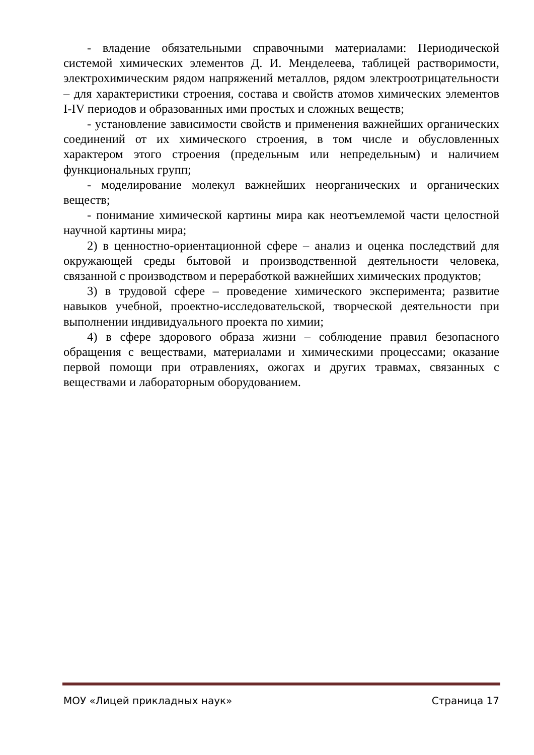- владение обязательными справочными материалами: Периодической системой химических элементов Д. И. Менделеева, таблицей растворимости, электрохимическим рядом напряжений металлов, рядом электроотрицательности – для характеристики строения, состава и свойств атомов химических элементов I-IV периодов и образованных ими простых и сложных веществ;
- установление зависимости свойств и применения важнейших органических соединений от их химического строения, в том числе и обусловленных характером этого строения (предельным или непредельным) и наличием функциональных групп;
- моделирование молекул важнейших неорганических и органических веществ;
- понимание химической картины мира как неотъемлемой части целостной научной картины мира;
2) в ценностно-ориентационной сфере – анализ и оценка последствий для окружающей среды бытовой и производственной деятельности человека, связанной с производством и переработкой важнейших химических продуктов;
3) в трудовой сфере – проведение химического эксперимента; развитие навыков учебной, проектно-исследовательской, творческой деятельности при выполнении индивидуального проекта по химии;
4) в сфере здорового образа жизни – соблюдение правил безопасного обращения с веществами, материалами и химическими процессами; оказание первой помощи при отравлениях, ожогах и других травмах, связанных с веществами и лабораторным оборудованием.
МОУ «Лицей прикладных наук» Страница 17